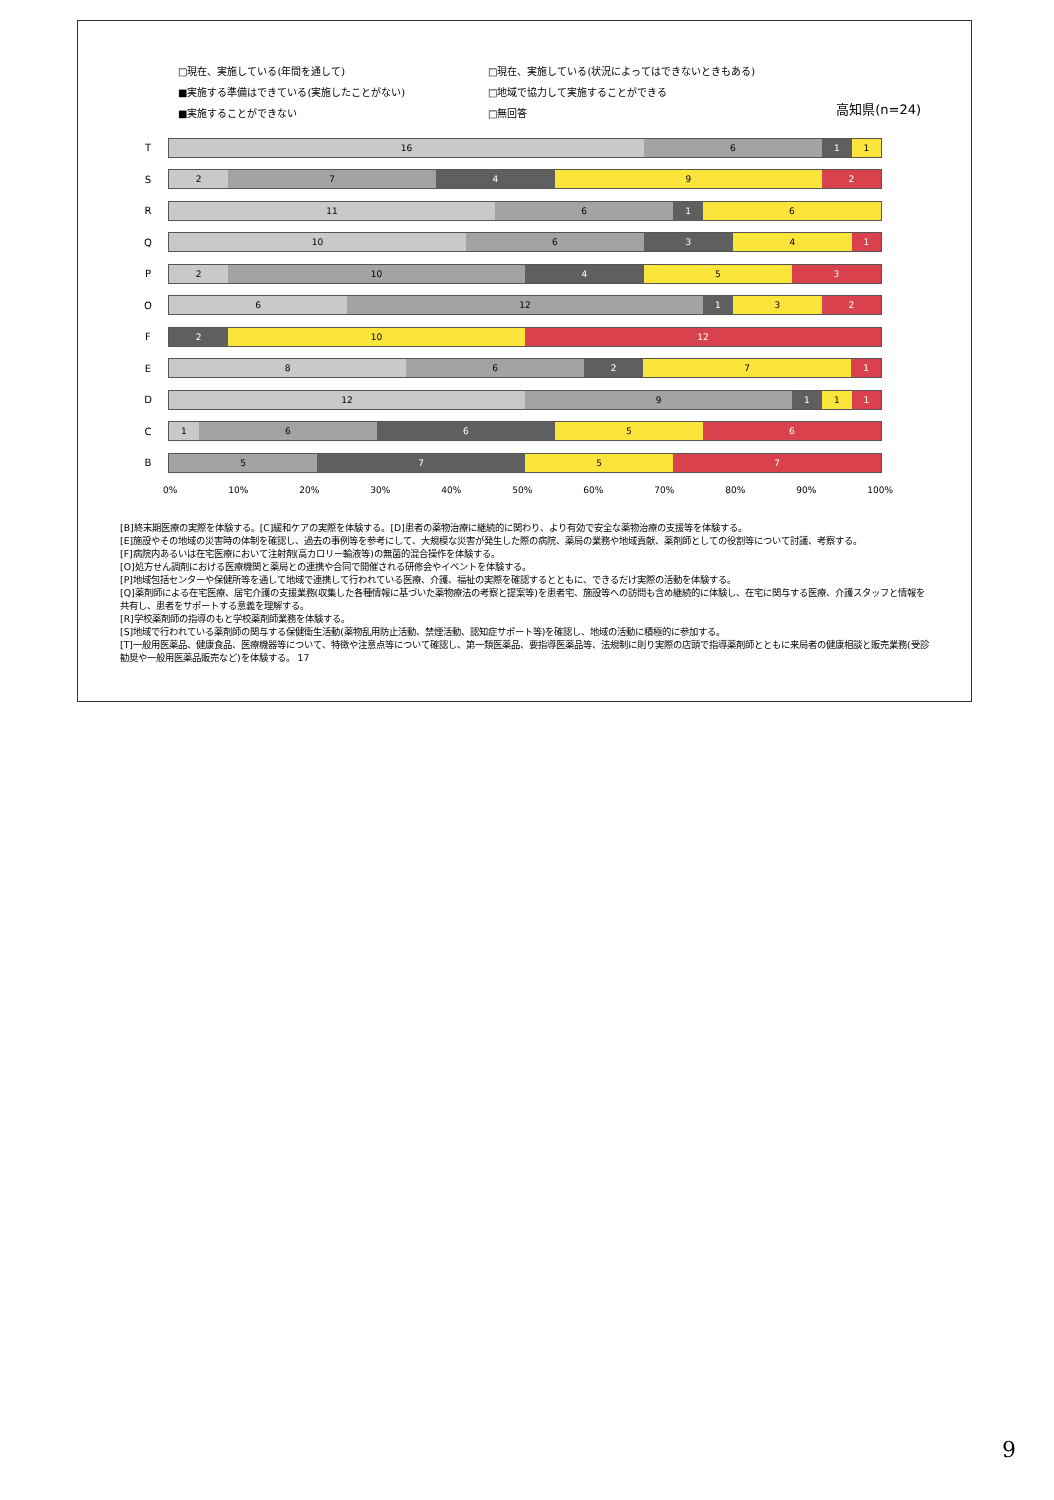□現在、実施している(年間を通して) □現在、実施している(状況によってはできないときもある) ■実施する準備はできている(実施したことがない) □地域で協力して実施することができる ■実施することができない □無回答
高知県(n=24)
T
16 6 1 1
S
2 7 4 9 2
R
11 6 1 6
Q
10 6 3 4 1
P
2 10 4 5 3
O
6 12 1 3 2
F
2 10 12
E
8 6 2 7 1
D
12 9 1 1 1
C
1 6 6 5 6
B
5 7 5 7
0% 10% 20% 30% 40% 50% 60% 70% 80% 90% 100%
[B]終末期医療の実際を体験する。[C]緩和ケアの実際を体験する。[D]患者の薬物治療に継続的に関わり、より有効で安全な薬物治療の支援等を体験する。
[E]施設やその地域の災害時の体制を確認し、過去の事例等を参考にして、大規模な災害が発生した際の病院、薬局の業務や地域貢献、薬剤師としての役割等について討議、考察する。
[F]病院内あるいは在宅医療において注射剤(高カロリー輸液等)の無菌的混合操作を体験する。
[O]処方せん調剤における医療機関と薬局との連携や合同で開催される研修会やイベントを体験する。
[P]地域包括センターや保健所等を通して地域で連携して行われている医療、介護、福祉の実際を確認するとともに、できるだけ実際の活動を体験する。
[Q]薬剤師による在宅医療、居宅介護の支援業務(収集した各種情報に基づいた薬物療法の考察と提案等)を患者宅、施設等への訪問も含め継続的に体験し、在宅に関与する医療、介護スタッフと情報を共有し、患者をサポートする意義を理解する。
[R]学校薬剤師の指導のもと学校薬剤師業務を体験する。
[S]地域で行われている薬剤師の関与する保健衛生活動(薬物乱用防止活動、禁煙活動、認知症サポート等)を確認し、地域の活動に積極的に参加する。
[T]一般用医薬品、健康食品、医療機器等について、特徴や注意点等について確認し、第一類医薬品、要指導医薬品等、法規制に則り実際の店頭で指導薬剤師とともに来局者の健康相談と販売業務(受診勧奨や一般用医薬品販売など)を体験する。 17
9